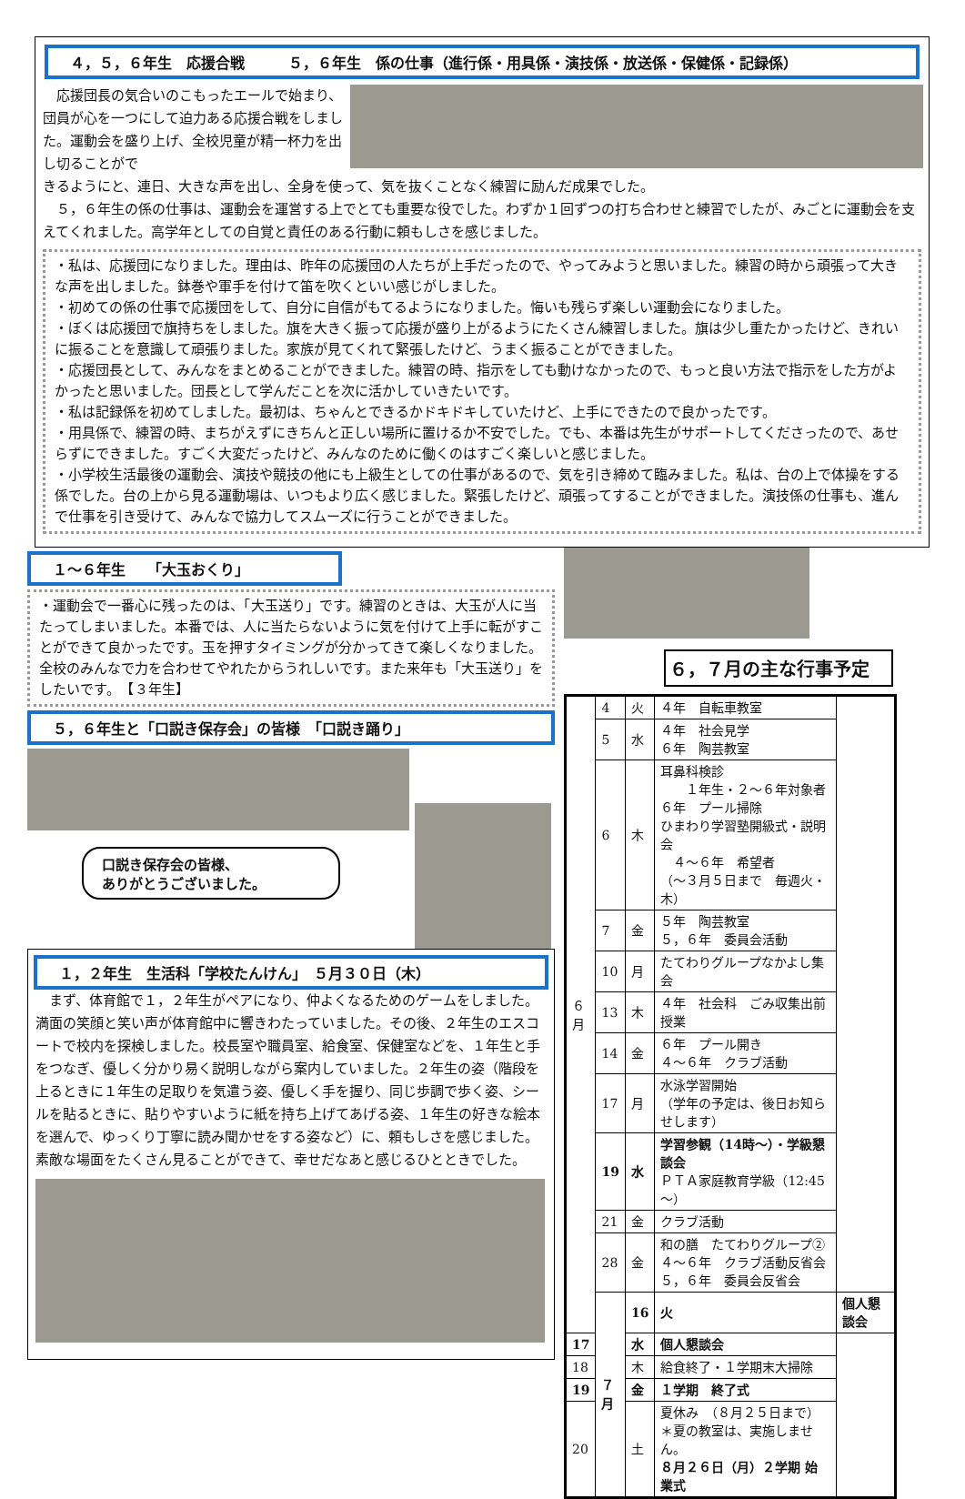４，５，６年生　応援合戦　　　５，６年生　係の仕事（進行係・用具係・演技係・放送係・保健係・記録係）
　応援団長の気合いのこもったエールで始まり、団員が心を一つにして迫力ある応援合戦をしました。運動会を盛り上げ、全校児童が精一杯力を出し切ることがで
きるようにと、連日、大きな声を出し、全身を使って、気を抜くことなく練習に励んだ成果でした。
　５，６年生の係の仕事は、運動会を運営する上でとても重要な役でした。わずか１回ずつの打ち合わせと練習でしたが、みごとに運動会を支えてくれました。高学年としての自覚と責任のある行動に頼もしさを感じました。
・私は、応援団になりました。理由は、昨年の応援団の人たちが上手だったので、やってみようと思いました。練習の時から頑張って大きな声を出しました。鉢巻や軍手を付けて笛を吹くといい感じがしました。
・初めての係の仕事で応援団をして、自分に自信がもてるようになりました。悔いも残らず楽しい運動会になりました。
・ぼくは応援団で旗持ちをしました。旗を大きく振って応援が盛り上がるようにたくさん練習しました。旗は少し重たかったけど、きれいに振ることを意識して頑張りました。家族が見てくれて緊張したけど、うまく振ることができました。
・応援団長として、みんなをまとめることができました。練習の時、指示をしても動けなかったので、もっと良い方法で指示をした方がよかったと思いました。団長として学んだことを次に活かしていきたいです。
・私は記録係を初めてしました。最初は、ちゃんとできるかドキドキしていたけど、上手にできたので良かったです。
・用具係で、練習の時、まちがえずにきちんと正しい場所に置けるか不安でした。でも、本番は先生がサポートしてくださったので、あせらずにできました。すごく大変だったけど、みんなのために働くのはすごく楽しいと感じました。
・小学校生活最後の運動会、演技や競技の他にも上級生としての仕事があるので、気を引き締めて臨みました。私は、台の上で体操をする係でした。台の上から見る運動場は、いつもより広く感じました。緊張したけど、頑張ってすることができました。演技係の仕事も、進んで仕事を引き受けて、みんなで協力してスムーズに行うことができました。
１～６年生　　「大玉おくり」
・運動会で一番心に残ったのは、「大玉送り」です。練習のときは、大玉が人に当たってしまいました。本番では、人に当たらないように気を付けて上手に転がすことができて良かったです。玉を押すタイミングが分かってきて楽しくなりました。全校のみんなで力を合わせてやれたからうれしいです。また来年も「大玉送り」をしたいです。　【３年生】
５，６年生と「口説き保存会」の皆様　「口説き踊り」
口説き保存会の皆様、
ありがとうございました。
１，２年生　生活科「学校たんけん」　５月３０日（木）
　まず、体育館で１，２年生がペアになり、仲よくなるためのゲームをしました。満面の笑顔と笑い声が体育館中に響きわたっていました。その後、２年生のエスコートで校内を探検しました。校長室や職員室、給食室、保健室などを、１年生と手をつなぎ、優しく分かり易く説明しながら案内していました。２年生の姿（階段を上るときに１年生の足取りを気遣う姿、優しく手を握り、同じ歩調で歩く姿、シールを貼るときに、貼りやすいように紙を持ち上げてあげる姿、１年生の好きな絵本を選んで、ゆっくり丁寧に読み聞かせをする姿など）に、頼もしさを感じました。素敵な場面をたくさん見ることができて、幸せだなあと感じるひとときでした。
６，７月の主な行事予定
| ６ 月 | 4 | 火 | ４年 自転車教室 | |
| | 5 | 水 | ４年 社会見学 ６年 陶芸教室 | |
| | 6 | 木 | 耳鼻科検診 １年生・２～６年対象者 ６年 プール掃除 ひまわり学習塾開級式・説明会 ４～６年 希望者 （～３月５日まで 毎週火・木） | |
| | 7 | 金 | ５年 陶芸教室 ５，６年 委員会活動 | |
| | 10 | 月 | たてわりグループなかよし集会 | |
| | 13 | 木 | ４年 社会科 ごみ収集出前授業 | |
| | 14 | 金 | ６年 プール開き ４～６年 クラブ活動 | |
| | 17 | 月 | 水泳学習開始 （学年の予定は、後日お知らせします） | |
| | 19 | 水 | 学習参観（14時～）・学級懇談会 ＰＴＡ家庭教育学級（12:45～） | |
| | 21 | 金 | クラブ活動 | |
| | 28 | 金 | 和の膳 たてわりグループ② ４～６年 クラブ活動反省会 ５，６年 委員会反省会 | |
| | ７ 月 | 16 | 火 | 個人懇談会 |
| 17 | | 水 | 個人懇談会 | |
| 18 | | 木 | 給食終了・１学期末大掃除 | |
| 19 | | 金 | １学期 終了式 | |
| 20 | | 土 | 夏休み （８月２５日まで） ＊夏の教室は、実施しません。 ８月２６日（月）２学期 始業式 | |